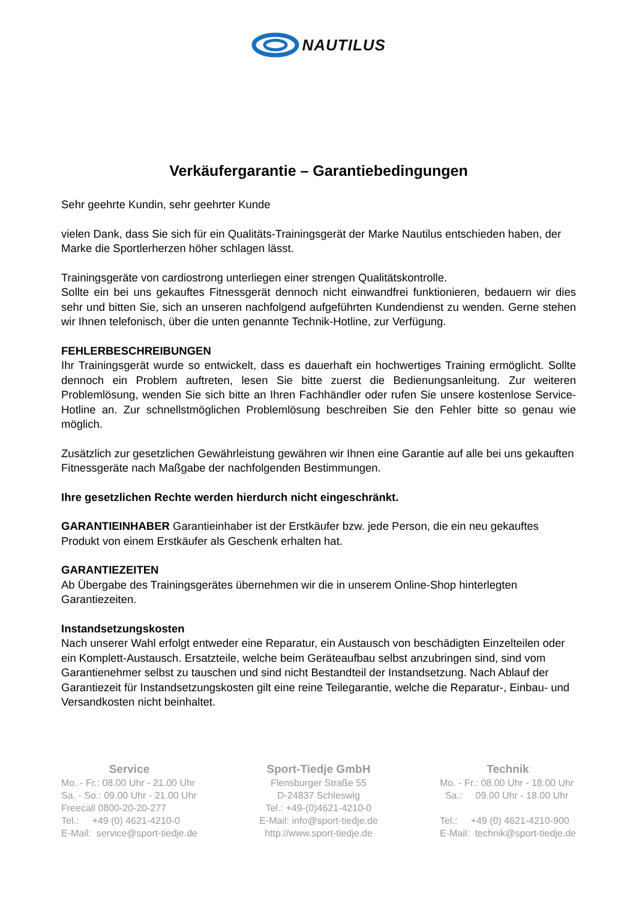NAUTILUS
Verkäufergarantie – Garantiebedingungen
Sehr geehrte Kundin, sehr geehrter Kunde
vielen Dank, dass Sie sich für ein Qualitäts-Trainingsgerät der Marke Nautilus entschieden haben, der Marke die Sportlerherzen höher schlagen lässt.
Trainingsgeräte von cardiostrong unterliegen einer strengen Qualitätskontrolle.
Sollte ein bei uns gekauftes Fitnessgerät dennoch nicht einwandfrei funktionieren, bedauern wir dies sehr und bitten Sie, sich an unseren nachfolgend aufgeführten Kundendienst zu wenden. Gerne stehen wir Ihnen telefonisch, über die unten genannte Technik-Hotline, zur Verfügung.
FEHLERBESCHREIBUNGEN
Ihr Trainingsgerät wurde so entwickelt, dass es dauerhaft ein hochwertiges Training ermöglicht. Sollte dennoch ein Problem auftreten, lesen Sie bitte zuerst die Bedienungsanleitung. Zur weiteren Problemlösung, wenden Sie sich bitte an Ihren Fachhändler oder rufen Sie unsere kostenlose Service-Hotline an. Zur schnellstmöglichen Problemlösung beschreiben Sie den Fehler bitte so genau wie möglich.
Zusätzlich zur gesetzlichen Gewährleistung gewähren wir Ihnen eine Garantie auf alle bei uns gekauften Fitnessgeräte nach Maßgabe der nachfolgenden Bestimmungen.
Ihre gesetzlichen Rechte werden hierdurch nicht eingeschränkt.
GARANTIEINHABER Garantieinhaber ist der Erstkäufer bzw. jede Person, die ein neu gekauftes Produkt von einem Erstkäufer als Geschenk erhalten hat.
GARANTIEZEITEN
Ab Übergabe des Trainingsgerätes übernehmen wir die in unserem Online-Shop hinterlegten Garantiezeiten.
Instandsetzungskosten
Nach unserer Wahl erfolgt entweder eine Reparatur, ein Austausch von beschädigten Einzelteilen oder ein Komplett-Austausch. Ersatzteile, welche beim Geräteaufbau selbst anzubringen sind, sind vom Garantienehmer selbst zu tauschen und sind nicht Bestandteil der Instandsetzung. Nach Ablauf der Garantiezeit für Instandsetzungskosten gilt eine reine Teilegarantie, welche die Reparatur-, Einbau- und Versandkosten nicht beinhaltet.
Service
Mo. - Fr.: 08.00 Uhr - 21.00 Uhr
Sa. - So.: 09.00 Uhr - 21.00 Uhr
Freecall 0800-20-20-277
Tel.: +49 (0) 4621-4210-0
E-Mail: service@sport-tiedje.de
Sport-Tiedje GmbH
Flensburger Straße 55
D-24837 Schleswig
Tel.: +49-(0)4621-4210-0
E-Mail: info@sport-tiedje.de
http://www.sport-tiedje.de
Technik
Mo. - Fr.: 08.00 Uhr - 18.00 Uhr
Sa.: 09.00 Uhr - 18.00 Uhr
Tel.: +49 (0) 4621-4210-900
E-Mail: technik@sport-tiedje.de